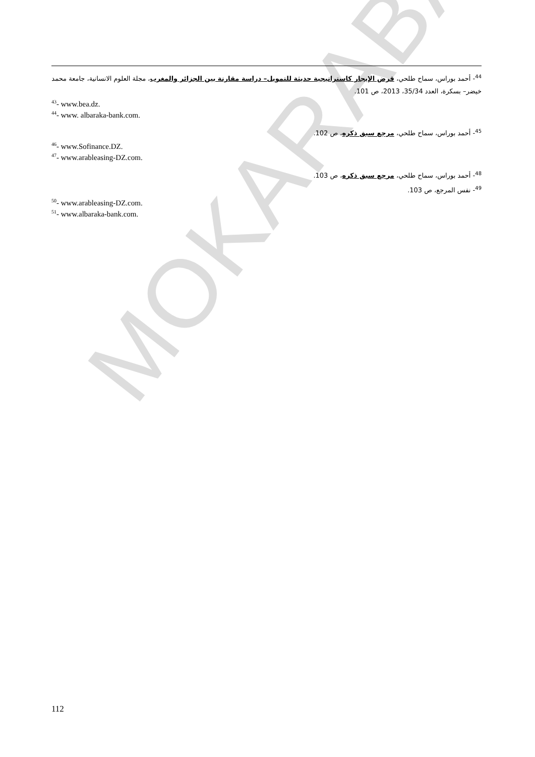MOKARABAT
<sup>44</sup>- أحمد بوراس، سماح طلحي، قرض الإيجار كاستراتيجية حديثة للتمويل– دراسة مقارنة بين الجزائر والمغرب، مجلة العلوم الانسانية، جامعة محمد خيضر– بسكرة، العدد 35/34، 2013، ص 101.
<sup>43</sup>- www.bea.dz.
<sup>44</sup>- www. albaraka-bank.com.
<sup>45</sup>- أحمد بوراس، سماح طلحي، مرجع سبق ذكره، ص 102.
<sup>46</sup>- www.Sofinance.DZ.
<sup>47</sup>- www.arableasing-DZ.com.
<sup>48</sup>- أحمد بوراس، سماح طلحي، مرجع سبق ذكره، ص 103.
<sup>49</sup>- نفس المرجع، ص 103.
<sup>50</sup>- www.arableasing-DZ.com.
<sup>51</sup>- www.albaraka-bank.com.
112